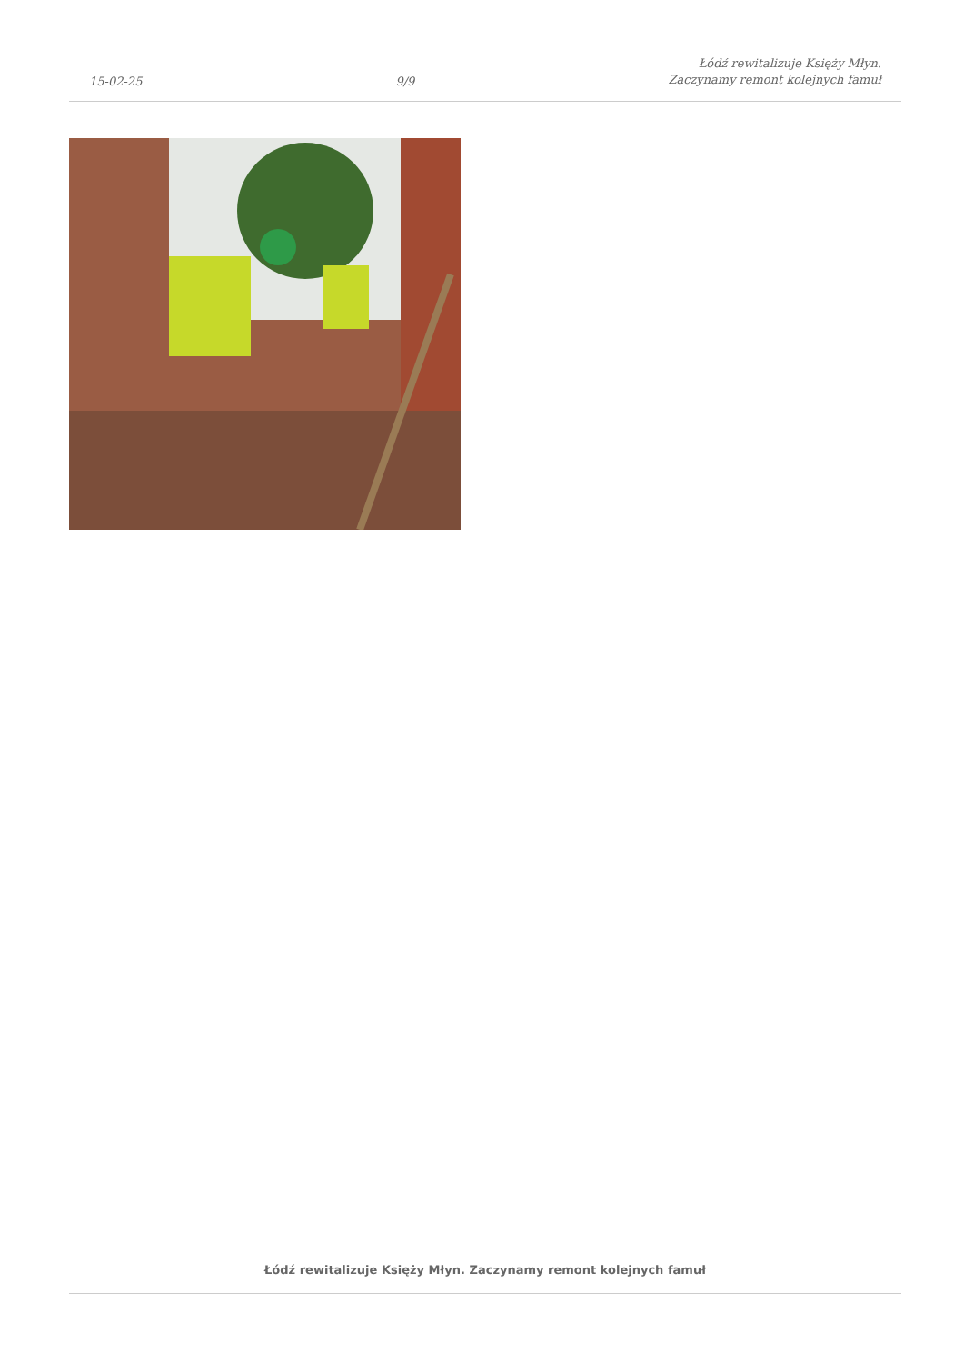15-02-25
9/9
Łódź rewitalizuje Księży Młyn.
Zaczynamy remont kolejnych famuł
Łódź rewitalizuje Księży Młyn. Zaczynamy remont kolejnych famuł